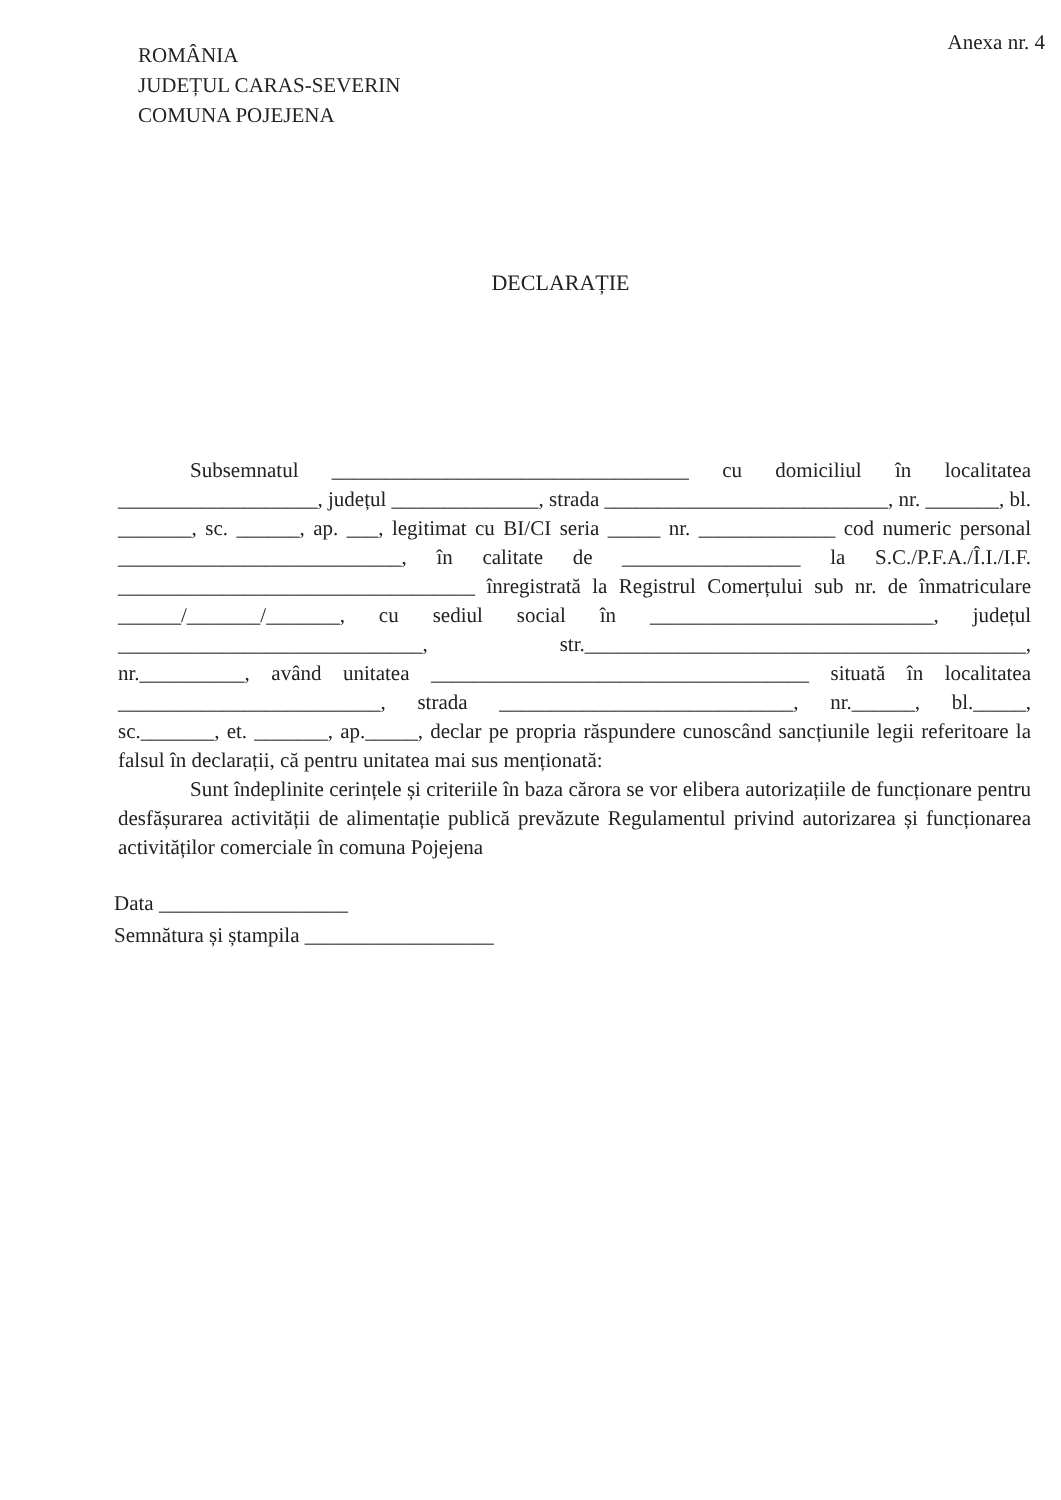Anexa nr. 4
ROMÂNIA
JUDEȚUL CARAS-SEVERIN
COMUNA POJEJENA
DECLARAȚIE
Subsemnatul __________________________________ cu domiciliul în localitatea ___________________, județul ______________, strada ___________________________, nr. _______, bl. _______, sc. ______, ap. ___, legitimat cu BI/CI seria _____ nr. _____________ cod numeric personal ___________________________, în calitate de _________________ la S.C./P.F.A./Î.I./I.F. __________________________________ înregistrată la Registrul Comerțului sub nr. de înmatriculare ______/_______/_______, cu sediul social în ___________________________, județul _____________________________, str.__________________________________________, nr.__________, având unitatea ____________________________________ situată în localitatea _________________________, strada ____________________________, nr.______, bl._____, sc._______, et. _______, ap._____, declar pe propria răspundere cunoscând sancțiunile legii referitoare la falsul în declarații, că pentru unitatea mai sus menționată:
Sunt îndeplinite cerințele și criteriile în baza cărora se vor elibera autorizațiile de funcționare pentru desfășurarea activității de alimentație publică prevăzute Regulamentul privind autorizarea și funcționarea activităților comerciale în comuna Pojejena
Data __________________
Semnătura și ștampila __________________